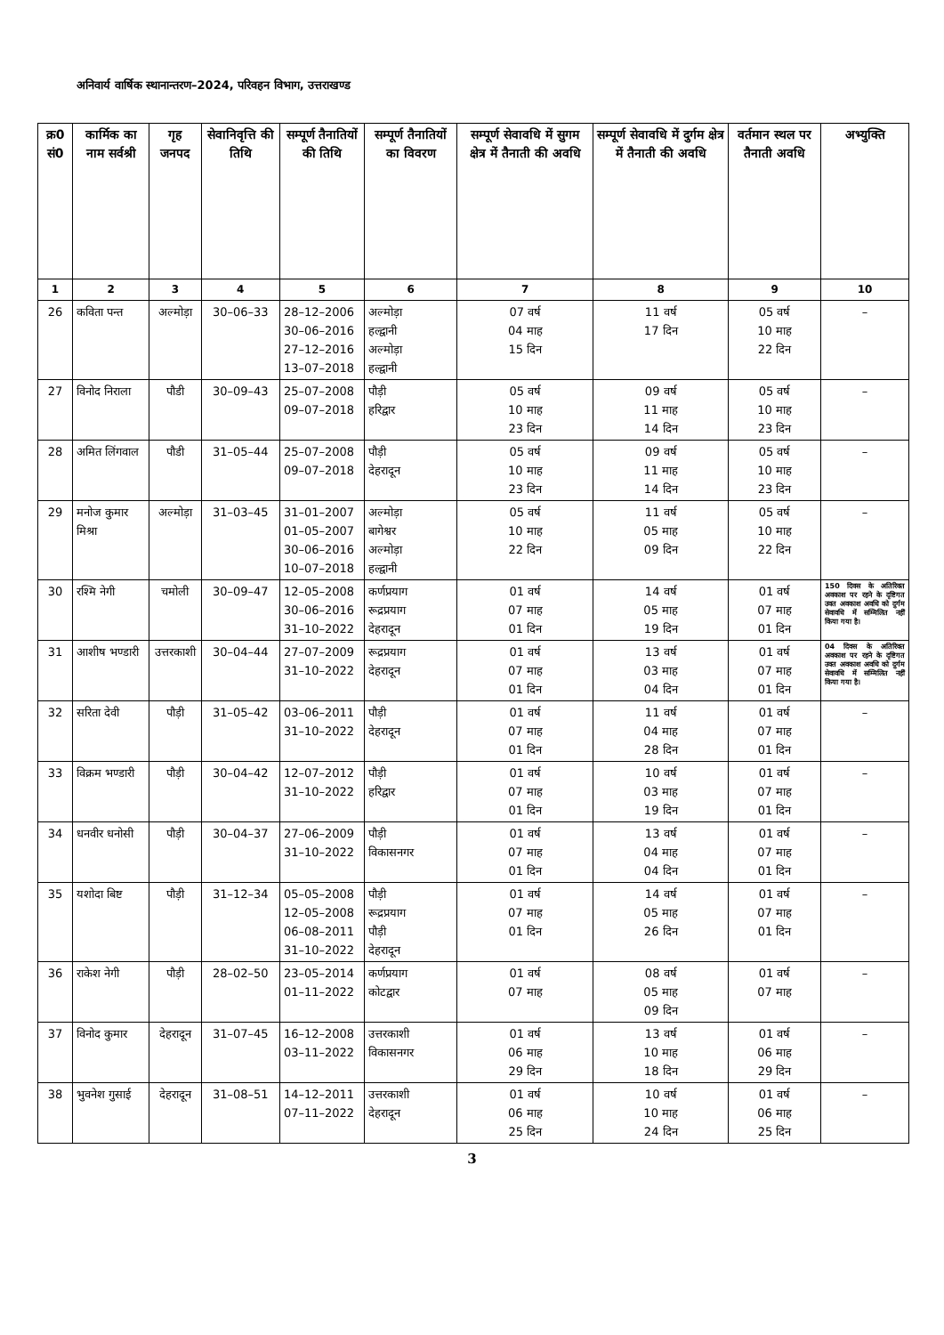अनिवार्य वार्षिक स्थानान्तरण–2024, परिवहन विभाग, उत्तराखण्ड
| क्र0 सं0 | कार्मिक का नाम सर्वश्री | गृह जनपद | सेवानिवृत्ति की तिथि | सम्पूर्ण तैनातियों की तिथि | सम्पूर्ण तैनातियों का विवरण | सम्पूर्ण सेवावधि में सुगम क्षेत्र में तैनाती की अवधि | सम्पूर्ण सेवावधि में दुर्गम क्षेत्र में तैनाती की अवधि | वर्तमान स्थल पर तैनाती अवधि | अभ्युक्ति |
| --- | --- | --- | --- | --- | --- | --- | --- | --- | --- |
| 1 | 2 | 3 | 4 | 5 | 6 | 7 | 8 | 9 | 10 |
| 26 | कविता पन्त | अल्मोड़ा | 30–06–33 | 28–12–2006 30–06–2016 27–12–2016 13–07–2018 | अल्मोड़ा हल्द्वानी अल्मोड़ा हल्द्वानी | 07 वर्ष 04 माह 15 दिन | 11 वर्ष 17 दिन | 05 वर्ष 10 माह 22 दिन | – |
| 27 | विनोद निराला | पौडी | 30–09–43 | 25–07–2008 09–07–2018 | पौड़ी हरिद्वार | 05 वर्ष 10 माह 23 दिन | 09 वर्ष 11 माह 14 दिन | 05 वर्ष 10 माह 23 दिन | – |
| 28 | अमित लिंगवाल | पौडी | 31–05–44 | 25–07–2008 09–07–2018 | पौड़ी देहरादून | 05 वर्ष 10 माह 23 दिन | 09 वर्ष 11 माह 14 दिन | 05 वर्ष 10 माह 23 दिन | – |
| 29 | मनोज कुमार मिश्रा | अल्मोड़ा | 31–03–45 | 31–01–2007 01–05–2007 30–06–2016 10–07–2018 | अल्मोड़ा बागेश्वर अल्मोड़ा हल्द्वानी | 05 वर्ष 10 माह 22 दिन | 11 वर्ष 05 माह 09 दिन | 05 वर्ष 10 माह 22 दिन | – |
| 30 | रश्मि नेगी | चमोली | 30–09–47 | 12–05–2008 30–06–2016 31–10–2022 | कर्णप्रयाग रूद्रप्रयाग देहरादून | 01 वर्ष 07 माह 01 दिन | 14 वर्ष 05 माह 19 दिन | 01 वर्ष 07 माह 01 दिन | 150 दिवस के अतिरिक्त अवकाश पर रहने के दृष्टिगत उक्त अवकाश अवधि को दुर्गम सेवावधि में सम्मिलित नहीं किया गया है। |
| 31 | आशीष भण्डारी | उत्तरकाशी | 30–04–44 | 27–07–2009 31–10–2022 | रूद्रप्रयाग देहरादून | 01 वर्ष 07 माह 01 दिन | 13 वर्ष 03 माह 04 दिन | 01 वर्ष 07 माह 01 दिन | 04 दिवस के अतिरिक्त अवकाश पर रहने के दृष्टिगत उक्त अवकाश अवधि को दुर्गम सेवावधि में सम्मिलित नहीं किया गया है। |
| 32 | सरिता देवी | पौड़ी | 31–05–42 | 03–06–2011 31–10–2022 | पौड़ी देहरादून | 01 वर्ष 07 माह 01 दिन | 11 वर्ष 04 माह 28 दिन | 01 वर्ष 07 माह 01 दिन | – |
| 33 | विक्रम भण्डारी | पौड़ी | 30–04–42 | 12–07–2012 31–10–2022 | पौड़ी हरिद्वार | 01 वर्ष 07 माह 01 दिन | 10 वर्ष 03 माह 19 दिन | 01 वर्ष 07 माह 01 दिन | – |
| 34 | धनवीर धनोसी | पौड़ी | 30–04–37 | 27–06–2009 31–10–2022 | पौड़ी विकासनगर | 01 वर्ष 07 माह 01 दिन | 13 वर्ष 04 माह 04 दिन | 01 वर्ष 07 माह 01 दिन | – |
| 35 | यशोदा बिष्ट | पौड़ी | 31–12–34 | 05–05–2008 12–05–2008 06–08–2011 31–10–2022 | पौड़ी रूद्रप्रयाग पौड़ी देहरादून | 01 वर्ष 07 माह 01 दिन | 14 वर्ष 05 माह 26 दिन | 01 वर्ष 07 माह 01 दिन | – |
| 36 | राकेश नेगी | पौड़ी | 28–02–50 | 23–05–2014 01–11–2022 | कर्णप्रयाग कोटद्वार | 01 वर्ष 07 माह | 08 वर्ष 05 माह 09 दिन | 01 वर्ष 07 माह | – |
| 37 | विनोद कुमार | देहरादून | 31–07–45 | 16–12–2008 03–11–2022 | उत्तरकाशी विकासनगर | 01 वर्ष 06 माह 29 दिन | 13 वर्ष 10 माह 18 दिन | 01 वर्ष 06 माह 29 दिन | – |
| 38 | भुवनेश गुसाई | देहरादून | 31–08–51 | 14–12–2011 07–11–2022 | उत्तरकाशी देहरादून | 01 वर्ष 06 माह 25 दिन | 10 वर्ष 10 माह 24 दिन | 01 वर्ष 06 माह 25 दिन | – |
3